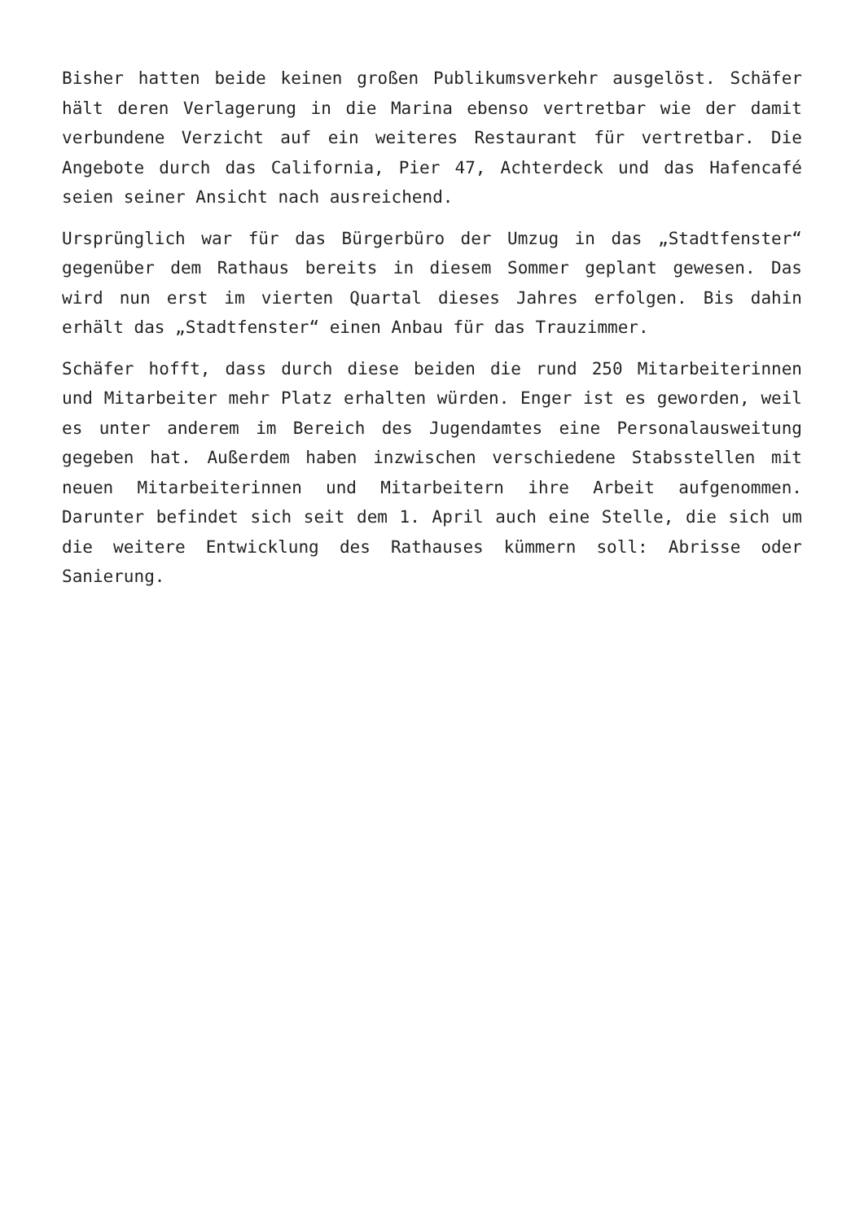Bisher hatten beide keinen großen Publikumsverkehr ausgelöst. Schäfer hält deren Verlagerung in die Marina ebenso vertretbar wie der damit verbundene Verzicht auf ein weiteres Restaurant für vertretbar. Die Angebote durch das California, Pier 47, Achterdeck und das Hafencafé seien seiner Ansicht nach ausreichend.
Ursprünglich war für das Bürgerbüro der Umzug in das „Stadtfenster“ gegenüber dem Rathaus bereits in diesem Sommer geplant gewesen. Das wird nun erst im vierten Quartal dieses Jahres erfolgen. Bis dahin erhält das „Stadtfenster“ einen Anbau für das Trauzimmer.
Schäfer hofft, dass durch diese beiden die rund 250 Mitarbeiterinnen und Mitarbeiter mehr Platz erhalten würden. Enger ist es geworden, weil es unter anderem im Bereich des Jugendamtes eine Personalausweitung gegeben hat. Außerdem haben inzwischen verschiedene Stabsstellen mit neuen Mitarbeiterinnen und Mitarbeitern ihre Arbeit aufgenommen. Darunter befindet sich seit dem 1. April auch eine Stelle, die sich um die weitere Entwicklung des Rathauses kümmern soll: Abrisse oder Sanierung.